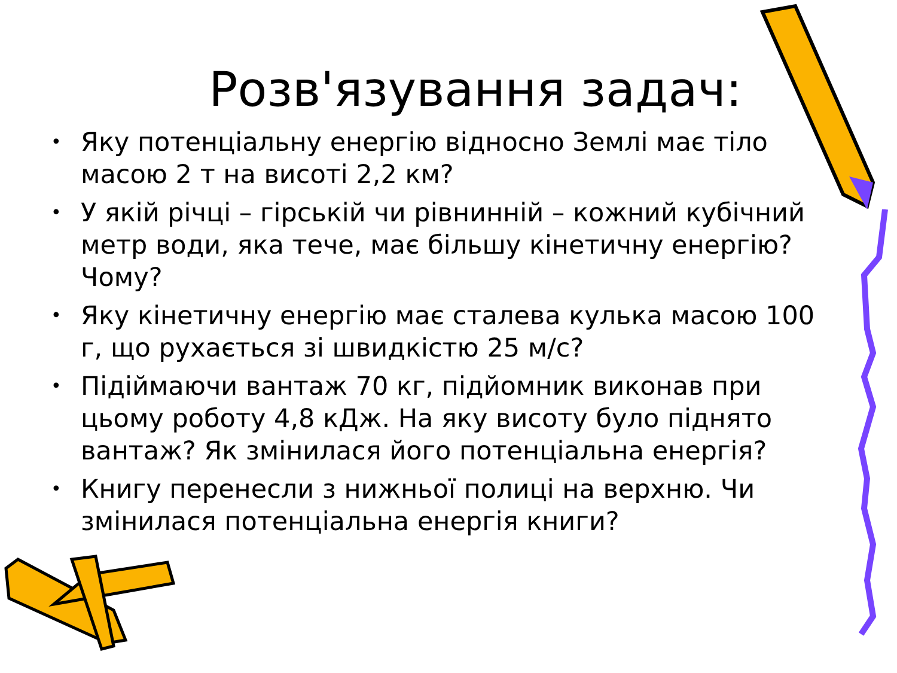Розв'язування задач:
• Яку потенціальну енергію відносно Землі має тіло масою 2 т на висоті 2,2 км?
• У якій річці – гірській чи рівнинній – кожний кубічний метр води, яка тече, має більшу кінетичну енергію? Чому?
• Яку кінетичну енергію має сталева кулька масою 100 г, що рухається зі швидкістю 25 м/с?
• Підіймаючи вантаж 70 кг, підйомник виконав при цьому роботу 4,8 кДж. На яку висоту було піднято вантаж? Як змінилася його потенціальна енергія?
• Книгу перенесли з нижньої полиці на верхню. Чи змінилася потенціальна енергія книги?